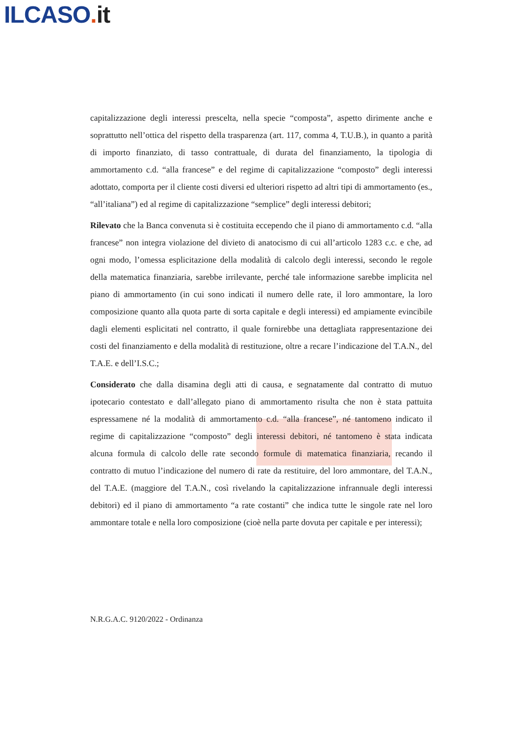ILCASO. it
capitalizzazione degli interessi prescelta, nella specie “composta”, aspetto dirimente anche e soprattutto nell’ottica del rispetto della trasparenza (art. 117, comma 4, T.U.B.), in quanto a parità di importo finanziato, di tasso contrattuale, di durata del finanziamento, la tipologia di ammortamento c.d. “alla francese” e del regime di capitalizzazione “composto” degli interessi adottato, comporta per il cliente costi diversi ed ulteriori rispetto ad altri tipi di ammortamento (es., “all’italiana”) ed al regime di capitalizzazione “semplice” degli interessi debitori;
Rilevato che la Banca convenuta si è costituita eccependo che il piano di ammortamento c.d. “alla francese” non integra violazione del divieto di anatocismo di cui all’articolo 1283 c.c. e che, ad ogni modo, l’omessa esplicitazione della modalità di calcolo degli interessi, secondo le regole della matematica finanziaria, sarebbe irrilevante, perché tale informazione sarebbe implicita nel piano di ammortamento (in cui sono indicati il numero delle rate, il loro ammontare, la loro composizione quanto alla quota parte di sorta capitale e degli interessi) ed ampiamente evincibile dagli elementi esplicitati nel contratto, il quale fornirebbe una dettagliata rappresentazione dei costi del finanziamento e della modalità di restituzione, oltre a recare l’indicazione del T.A.N., del T.A.E. e dell’I.S.C.;
Considerato che dalla disamina degli atti di causa, e segnatamente dal contratto di mutuo ipotecario contestato e dall’allegato piano di ammortamento risulta che non è stata pattuita espressamene né la modalità di ammortamento c.d. “alla francese”, né tantomeno indicato il regime di capitalizzazione “composto” degli interessi debitori, né tantomeno è stata indicata alcuna formula di calcolo delle rate secondo formule di matematica finanziaria, recando il contratto di mutuo l’indicazione del numero di rate da restituire, del loro ammontare, del T.A.N., del T.A.E. (maggiore del T.A.N., così rivelando la capitalizzazione infrannuale degli interessi debitori) ed il piano di ammortamento “a rate costanti” che indica tutte le singole rate nel loro ammontare totale e nella loro composizione (cioè nella parte dovuta per capitale e per interessi);
N.R.G.A.C. 9120/2022 - Ordinanza